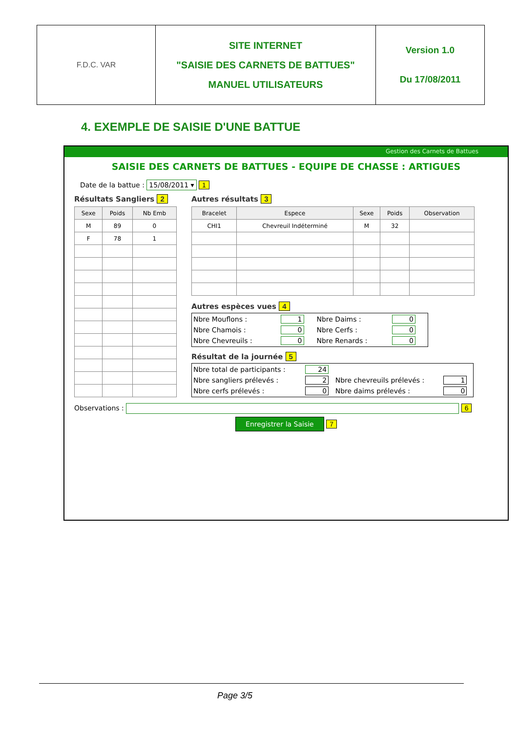| F.D.C. VAR | SITE INTERNET "SAISIE DES CARNETS DE BATTUES" MANUEL UTILISATEURS | Version 1.0 Du 17/08/2011 |
4. EXEMPLE DE SAISIE D'UNE BATTUE
Gestion des Carnets de Battues
SAISIE DES CARNETS DE BATTUES - EQUIPE DE CHASSE : ARTIGUES
Date de la battue : 15/08/2011 ▾ 1
Résultats Sangliers 2
| Sexe | Poids | Nb Emb |
| --- | --- | --- |
| M | 89 | 0 |
| F | 78 | 1 |
Autres résultats 3
| Bracelet | Espece | Sexe | Poids | Observation |
| --- | --- | --- | --- | --- |
| CHI1 | Chevreuil Indéterminé | M | 32 | |
Autres espèces vues 4
| Nbre Mouflons : | 1 | Nbre Daims : | 0 |
| Nbre Chamois : | 0 | Nbre Cerfs : | 0 |
| Nbre Chevreuils : | 0 | Nbre Renards : | 0 |
Résultat de la journée 5
| Nbre total de participants : | 24 | | |
| Nbre sangliers prélevés : | 2 | Nbre chevreuils prélevés : | 1 |
| Nbre cerfs prélevés : | 0 | Nbre daims prélevés : | 0 |
Observations : 6
Enregistrer la Saisie 7
Page 3/5